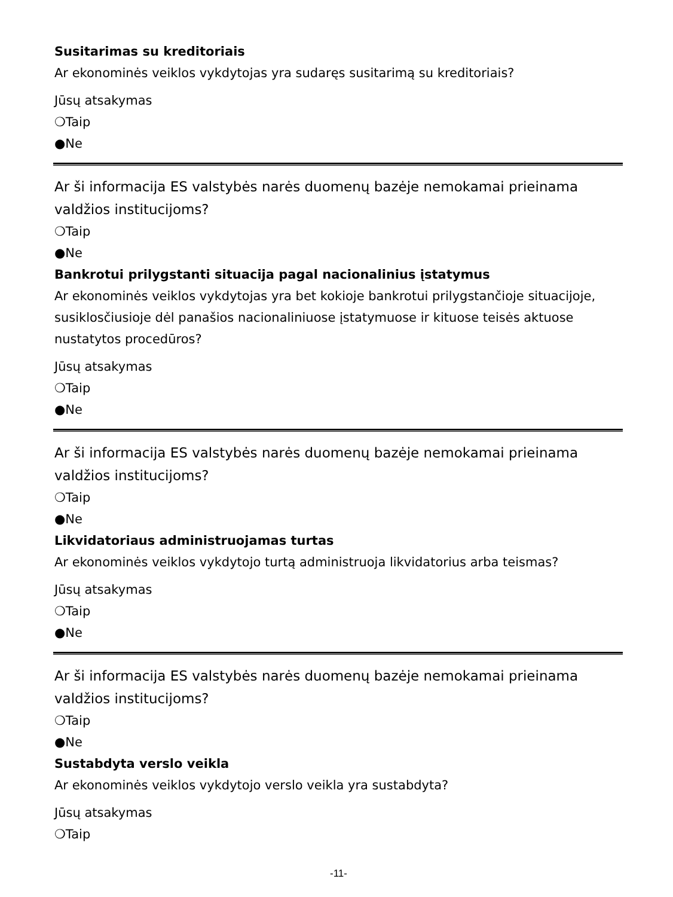Susitarimas su kreditoriais
Ar ekonominės veiklos vykdytojas yra sudaręs susitarimą su kreditoriais?
Jūsų atsakymas
❍Taip
●Ne
Ar ši informacija ES valstybės narės duomenų bazėje nemokamai prieinama valdžios institucijoms?
❍Taip
●Ne
Bankrotui prilygstanti situacija pagal nacionalinius įstatymus
Ar ekonominės veiklos vykdytojas yra bet kokioje bankrotui prilygstančioje situacijoje, susiklosčiusioje dėl panašios nacionaliniuose įstatymuose ir kituose teisės aktuose nustatytos procedūros?
Jūsų atsakymas
❍Taip
●Ne
Ar ši informacija ES valstybės narės duomenų bazėje nemokamai prieinama valdžios institucijoms?
❍Taip
●Ne
Likvidatoriaus administruojamas turtas
Ar ekonominės veiklos vykdytojo turtą administruoja likvidatorius arba teismas?
Jūsų atsakymas
❍Taip
●Ne
Ar ši informacija ES valstybės narės duomenų bazėje nemokamai prieinama valdžios institucijoms?
❍Taip
●Ne
Sustabdyta verslo veikla
Ar ekonominės veiklos vykdytojo verslo veikla yra sustabdyta?
Jūsų atsakymas
❍Taip
-11-